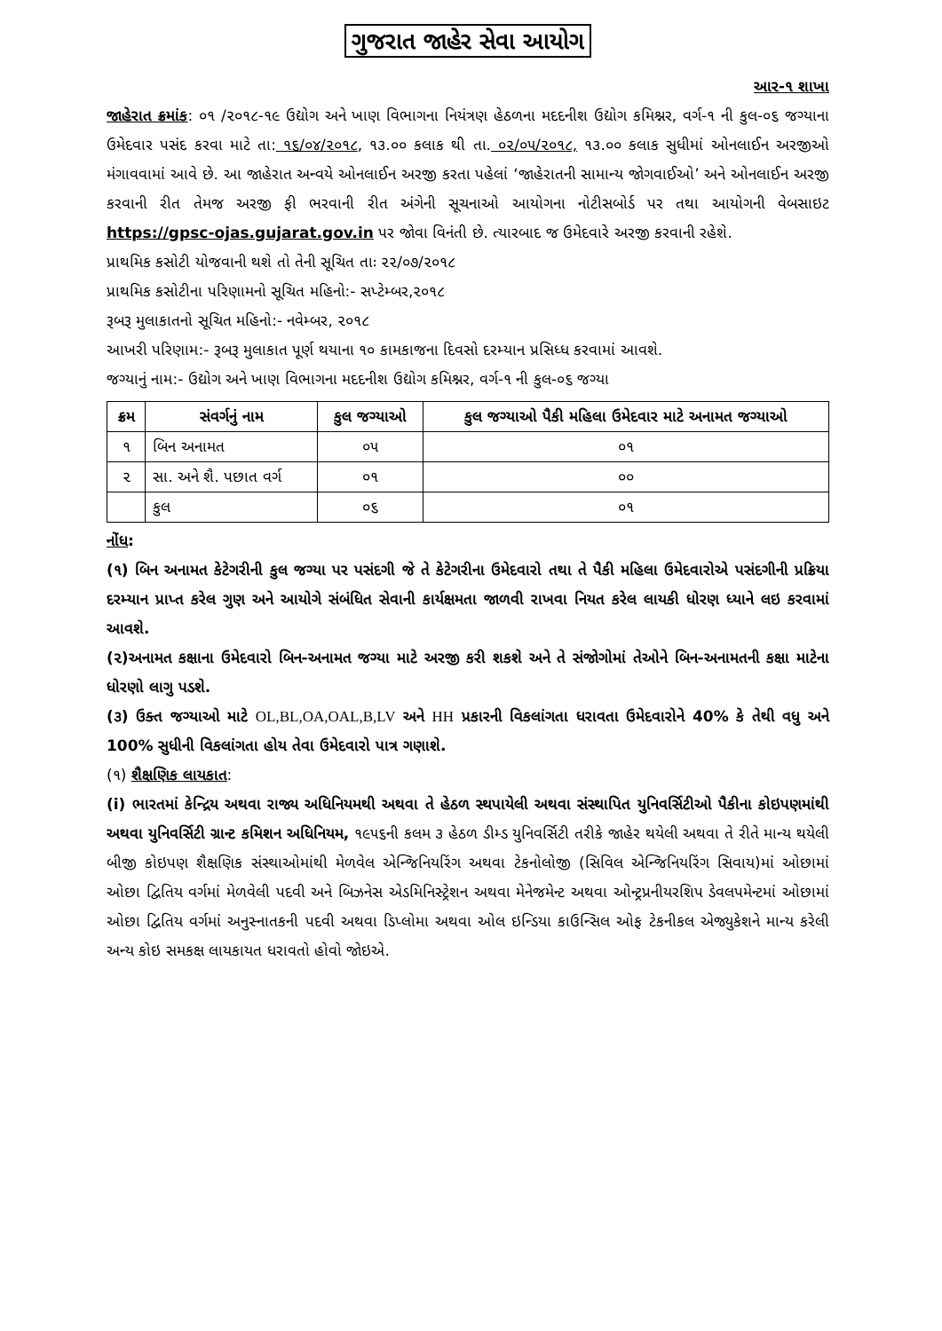ગુજરાત જાહેર સેવા આયોગ
આર-૧ શાખા
જાહેરાત ક્રમાંક: ૦૧ /૨૦૧૮-૧૯ ઉદ્યોગ અને ખાણ વિભાગના નિયંત્રણ હેઠળના મદદનીશ ઉદ્યોગ કમિશ્નર, વર્ગ-૧ ની કુલ-૦૬ જગ્યાના ઉમેદવાર પસંદ કરવા માટે તા: ૧૬/૦૪/૨૦૧૮, ૧૩.૦૦ કલાક થી તા. ૦૨/૦૫/૨૦૧૮, ૧૩.૦૦ કલાક સુધીમાં ઓનલાઈન અરજીઓ મંગાવવામાં આવે છે. આ જાહેરાત અન્વયે ઓનલાઈન અરજી કરતા પહેલાં ‘જાહેરાતની સામાન્ય જોગવાઈઓ’ અને ઓનલાઈન અરજી કરવાની રીત તેમજ અરજી ફી ભરવાની રીત અંગેની સૂચનાઓ આયોગના નોટીસબોર્ડ પર તથા આયોગની વેબસાઇટ https://gpsc-ojas.gujarat.gov.in પર જોવા વિનંતી છે. ત્યારબાદ જ ઉમેદવારે અરજી કરવાની રહેશે.
પ્રાથમિક કસોટી યોજવાની થશે તો તેની સૂચિત તાઃ ૨૨/૦૭/૨૦૧૮
પ્રાથમિક કસોટીના પરિણામનો સૂચિત મહિનો:- સપ્ટેમ્બર,૨૦૧૮
રૂબરૂ મુલાકાતનો સૂચિત મહિનો:- નવેમ્બર, ૨૦૧૮
આખરી પરિણામ:- રૂબરૂ મુલાકાત પૂર્ણ થયાના ૧૦ કામકાજના દિવસો દરમ્યાન પ્રસિધ્ધ કરવામાં આવશે.
જગ્યાનું નામ:- ઉદ્યોગ અને ખાણ વિભાગના મદદનીશ ઉદ્યોગ કમિશ્નર, વર્ગ-૧ ની કુલ-૦૬ જગ્યા
| ક્રમ | સંવર્ગનું નામ | કુલ જગ્યાઓ | કુલ જગ્યાઓ પૈકી મહિલા ઉમેદવાર માટે અનામત જગ્યાઓ |
| --- | --- | --- | --- |
| ૧ | બિન અનામત | ૦૫ | ૦૧ |
| ૨ | સા. અને શૈ. પછાત વર્ગ | ૦૧ | ૦૦ |
| | કુલ | ૦૬ | ૦૧ |
નોંધ:
(૧) બિન અનામત કેટેગરીની કુલ જગ્યા પર પસંદગી જે તે કેટેગરીના ઉમેદવારો તથા તે પૈકી મહિલા ઉમેદવારોએ પસંદગીની પ્રક્રિયા દરમ્યાન પ્રાપ્ત કરેલ ગુણ અને આયોગે સંબંધિત સેવાની કાર્યક્ષમતા જાળવી રાખવા નિયત કરેલ લાયકી ધોરણ ધ્યાને લઇ કરવામાં આવશે.
(૨)અનામત કક્ષાના ઉમેદવારો બિન-અનામત જગ્યા માટે અરજી કરી શકશે અને તે સંજોગોમાં તેઓને બિન-અનામતની કક્ષા માટેના ધોરણો લાગુ પડશે.
(૩) ઉક્ત જગ્યાઓ માટે OL,BL,OA,OAL,B,LV અને HH પ્રકારની વિકલાંગતા ધરાવતા ઉમેદવારોને 40% કે તેથી વધુ અને 100% સુધીની વિકલાંગતા હોય તેવા ઉમેદવારો પાત્ર ગણાશે.
(૧) શૈક્ષણિક લાયકાત:
(i) ભારતમાં કેન્દ્રિય અથવા રાજ્ય અધિનિયમથી અથવા તે હેઠળ સ્થપાયેલી અથવા સંસ્થાપિત યુનિવર્સિટીઓ પૈકીના કોઇપણમાંથી અથવા યુનિવર્સિટી ગ્રાન્ટ કમિશન અધિનિયમ, ૧૯૫૬ની કલમ ૩ હેઠળ ડીમ્ડ યુનિવર્સિટી તરીકે જાહેર થયેલી અથવા તે રીતે માન્ય થયેલી બીજી કોઇપણ શૈક્ષણિક સંસ્થાઓમાંથી મેળવેલ એન્જિનિયરિંગ અથવા ટેકનોલોજી (સિવિલ એન્જિનિયરિંગ સિવાય)માં ઓછામાં ઓછા દ્વિતિય વર્ગમાં મેળવેલી પદવી અને બિઝનેસ એડમિનિસ્ટ્રેશન અથવા મેનેજમેન્ટ અથવા ઓન્ટ્રપ્રનીયરશિપ ડેવલપમેન્ટમાં ઓછામાં ઓછા દ્વિતિય વર્ગમાં અનુસ્નાતકની પદવી અથવા ડિપ્લોમા અથવા ઓલ ઇન્ડિયા કાઉન્સિલ ઓફ ટેકનીકલ એજ્યુકેશને માન્ય કરેલી અન્ય કોઇ સમકક્ષ લાયકાયત ધરાવતો હોવો જોઇએ.